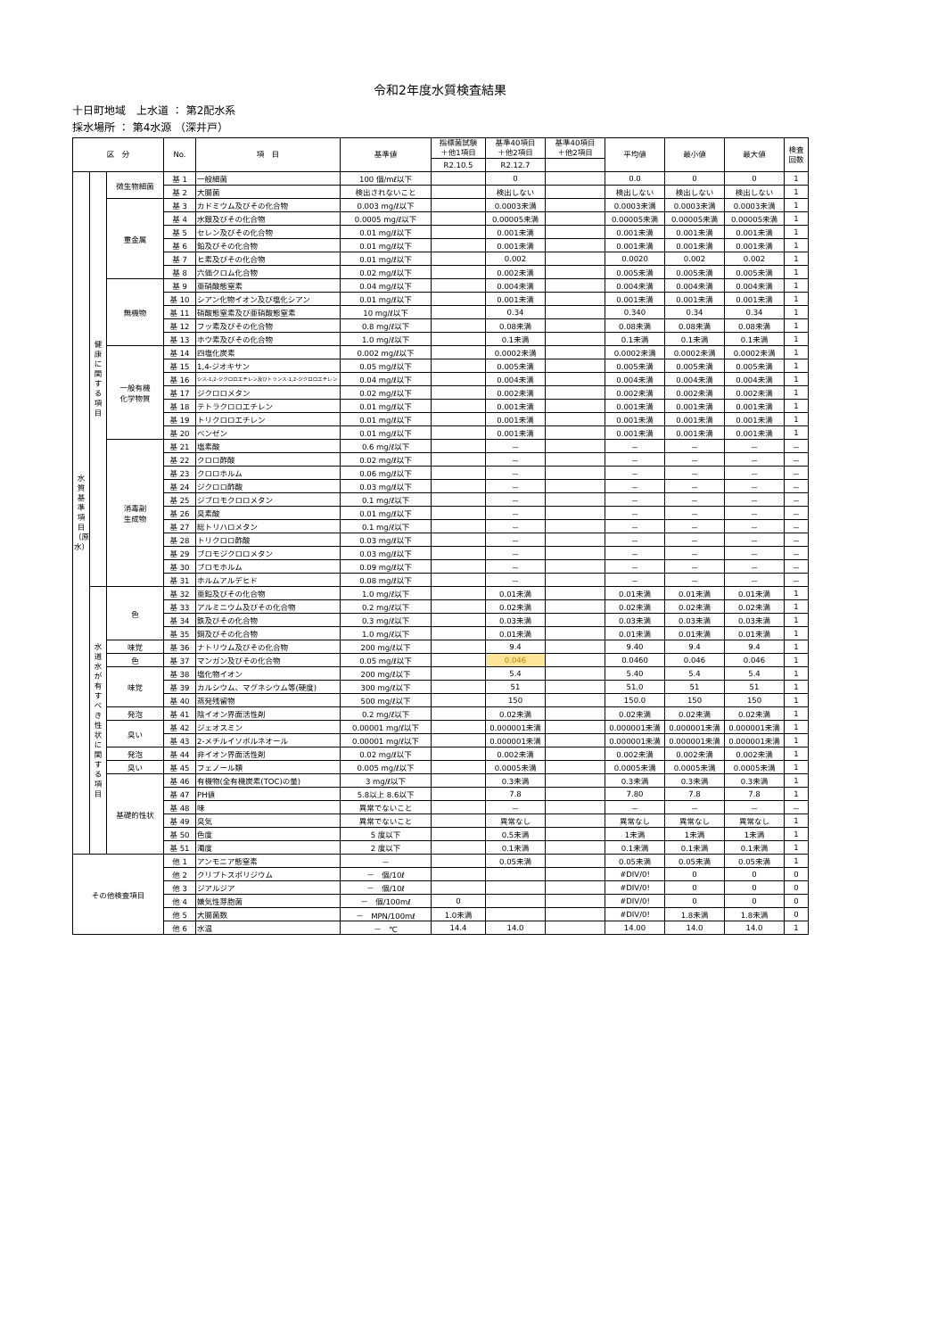令和2年度水質検査結果
十日町地域　上水道 ： 第2配水系
採水場所 ： 第4水源 （深井戸）
| 区 分 | | | No. | 項 目 | 基準値 | 指標菌試験 ＋他1項目 | 基準40項目 ＋他2項目 | 基準40項目 ＋他2項目 | 平均値 | 最小値 | 最大値 | 検査 回数 |
| --- | --- | --- | --- | --- | --- | --- | --- | --- | --- | --- | --- | --- |
| | | | | | | R2.10.5 | R2.12.7 | | | | | |
| 水質基準項目（原水） | 健康に関する項目 | 微生物細菌 | 基 1 | 一般細菌 | 100 個/mℓ以下 | | 0 | | 0.0 | 0 | 0 | 1 |
| | | | 基 2 | 大腸菌 | 検出されないこと | | 検出しない | | 検出しない | 検出しない | 検出しない | 1 |
| | | 重金属 | 基 3 | カドミウム及びその化合物 | 0.003 mg/ℓ以下 | | 0.0003未満 | | 0.0003未満 | 0.0003未満 | 0.0003未満 | 1 |
| | | | 基 4 | 水銀及びその化合物 | 0.0005 mg/ℓ以下 | | 0.00005未満 | | 0.00005未満 | 0.00005未満 | 0.00005未満 | 1 |
| | | | 基 5 | セレン及びその化合物 | 0.01 mg/ℓ以下 | | 0.001未満 | | 0.001未満 | 0.001未満 | 0.001未満 | 1 |
| | | | 基 6 | 鉛及びその化合物 | 0.01 mg/ℓ以下 | | 0.001未満 | | 0.001未満 | 0.001未満 | 0.001未満 | 1 |
| | | | 基 7 | ヒ素及びその化合物 | 0.01 mg/ℓ以下 | | 0.002 | | 0.0020 | 0.002 | 0.002 | 1 |
| | | | 基 8 | 六価クロム化合物 | 0.02 mg/ℓ以下 | | 0.002未満 | | 0.005未満 | 0.005未満 | 0.005未満 | 1 |
| | | 無機物 | 基 9 | 亜硝酸態窒素 | 0.04 mg/ℓ以下 | | 0.004未満 | | 0.004未満 | 0.004未満 | 0.004未満 | 1 |
| | | | 基 10 | シアン化物イオン及び塩化シアン | 0.01 mg/ℓ以下 | | 0.001未満 | | 0.001未満 | 0.001未満 | 0.001未満 | 1 |
| | | | 基 11 | 硝酸態窒素及び亜硝酸態窒素 | 10 mg/ℓ以下 | | 0.34 | | 0.340 | 0.34 | 0.34 | 1 |
| | | | 基 12 | フッ素及びその化合物 | 0.8 mg/ℓ以下 | | 0.08未満 | | 0.08未満 | 0.08未満 | 0.08未満 | 1 |
| | | | 基 13 | ホウ素及びその化合物 | 1.0 mg/ℓ以下 | | 0.1未満 | | 0.1未満 | 0.1未満 | 0.1未満 | 1 |
| | | 一般有機 化学物質 | 基 14 | 四塩化炭素 | 0.002 mg/ℓ以下 | | 0.0002未満 | | 0.0002未満 | 0.0002未満 | 0.0002未満 | 1 |
| | | | 基 15 | 1,4-ジオキサン | 0.05 mg/ℓ以下 | | 0.005未満 | | 0.005未満 | 0.005未満 | 0.005未満 | 1 |
| | | | 基 16 | シス-1,2-ジクロロエチレン及びトランス-1,2-ジクロロエチレン | 0.04 mg/ℓ以下 | | 0.004未満 | | 0.004未満 | 0.004未満 | 0.004未満 | 1 |
| | | | 基 17 | ジクロロメタン | 0.02 mg/ℓ以下 | | 0.002未満 | | 0.002未満 | 0.002未満 | 0.002未満 | 1 |
| | | | 基 18 | テトラクロロエチレン | 0.01 mg/ℓ以下 | | 0.001未満 | | 0.001未満 | 0.001未満 | 0.001未満 | 1 |
| | | | 基 19 | トリクロロエチレン | 0.01 mg/ℓ以下 | | 0.001未満 | | 0.001未満 | 0.001未満 | 0.001未満 | 1 |
| | | | 基 20 | ベンゼン | 0.01 mg/ℓ以下 | | 0.001未満 | | 0.001未満 | 0.001未満 | 0.001未満 | 1 |
| | | 消毒副 生成物 | 基 21 | 塩素酸 | 0.6 mg/ℓ以下 | | － | | － | － | － | － |
| | | | 基 22 | クロロ酢酸 | 0.02 mg/ℓ以下 | | － | | － | － | － | － |
| | | | 基 23 | クロロホルム | 0.06 mg/ℓ以下 | | － | | － | － | － | － |
| | | | 基 24 | ジクロロ酢酸 | 0.03 mg/ℓ以下 | | － | | － | － | － | － |
| | | | 基 25 | ジブロモクロロメタン | 0.1 mg/ℓ以下 | | － | | － | － | － | － |
| | | | 基 26 | 臭素酸 | 0.01 mg/ℓ以下 | | － | | － | － | － | － |
| | | | 基 27 | 総トリハロメタン | 0.1 mg/ℓ以下 | | － | | － | － | － | － |
| | | | 基 28 | トリクロロ酢酸 | 0.03 mg/ℓ以下 | | － | | － | － | － | － |
| | | | 基 29 | ブロモジクロロメタン | 0.03 mg/ℓ以下 | | － | | － | － | － | － |
| | | | 基 30 | ブロモホルム | 0.09 mg/ℓ以下 | | － | | － | － | － | － |
| | | | 基 31 | ホルムアルデヒド | 0.08 mg/ℓ以下 | | － | | － | － | － | － |
| | 水道水が有すべき性状に関する項目 | 色 | 基 32 | 亜鉛及びその化合物 | 1.0 mg/ℓ以下 | | 0.01未満 | | 0.01未満 | 0.01未満 | 0.01未満 | 1 |
| | | | 基 33 | アルミニウム及びその化合物 | 0.2 mg/ℓ以下 | | 0.02未満 | | 0.02未満 | 0.02未満 | 0.02未満 | 1 |
| | | | 基 34 | 鉄及びその化合物 | 0.3 mg/ℓ以下 | | 0.03未満 | | 0.03未満 | 0.03未満 | 0.03未満 | 1 |
| | | | 基 35 | 銅及びその化合物 | 1.0 mg/ℓ以下 | | 0.01未満 | | 0.01未満 | 0.01未満 | 0.01未満 | 1 |
| | | 味覚 | 基 36 | ナトリウム及びその化合物 | 200 mg/ℓ以下 | | 9.4 | | 9.40 | 9.4 | 9.4 | 1 |
| | | 色 | 基 37 | マンガン及びその化合物 | 0.05 mg/ℓ以下 | | 0.046 | | 0.0460 | 0.046 | 0.046 | 1 |
| | | 味覚 | 基 38 | 塩化物イオン | 200 mg/ℓ以下 | | 5.4 | | 5.40 | 5.4 | 5.4 | 1 |
| | | | 基 39 | カルシウム、マグネシウム等(硬度) | 300 mg/ℓ以下 | | 51 | | 51.0 | 51 | 51 | 1 |
| | | | 基 40 | 蒸発残留物 | 500 mg/ℓ以下 | | 150 | | 150.0 | 150 | 150 | 1 |
| | | 発泡 | 基 41 | 陰イオン界面活性剤 | 0.2 mg/ℓ以下 | | 0.02未満 | | 0.02未満 | 0.02未満 | 0.02未満 | 1 |
| | | 臭い | 基 42 | ジェオスミン | 0.00001 mg/ℓ以下 | | 0.000001未満 | | 0.000001未満 | 0.000001未満 | 0.000001未満 | 1 |
| | | | 基 43 | 2-メチルイソボルネオール | 0.00001 mg/ℓ以下 | | 0.000001未満 | | 0.000001未満 | 0.000001未満 | 0.000001未満 | 1 |
| | | 発泡 | 基 44 | 非イオン界面活性剤 | 0.02 mg/ℓ以下 | | 0.002未満 | | 0.002未満 | 0.002未満 | 0.002未満 | 1 |
| | | 臭い | 基 45 | フェノール類 | 0.005 mg/ℓ以下 | | 0.0005未満 | | 0.0005未満 | 0.0005未満 | 0.0005未満 | 1 |
| | | 基礎的性状 | 基 46 | 有機物(全有機炭素(TOC)の量) | 3 mg/ℓ以下 | | 0.3未満 | | 0.3未満 | 0.3未満 | 0.3未満 | 1 |
| | | | 基 47 | PH値 | 5.8以上 8.6以下 | | 7.8 | | 7.80 | 7.8 | 7.8 | 1 |
| | | | 基 48 | 味 | 異常でないこと | | － | | － | － | － | － |
| | | | 基 49 | 臭気 | 異常でないこと | | 異常なし | | 異常なし | 異常なし | 異常なし | 1 |
| | | | 基 50 | 色度 | 5 度以下 | | 0.5未満 | | 1未満 | 1未満 | 1未満 | 1 |
| | | | 基 51 | 濁度 | 2 度以下 | | 0.1未満 | | 0.1未満 | 0.1未満 | 0.1未満 | 1 |
| その他検査項目 | | | 他 1 | アンモニア態窒素 | － | | 0.05未満 | | 0.05未満 | 0.05未満 | 0.05未満 | 1 |
| | | | 他 2 | クリプトスポリジウム | － 個/10ℓ | | | | #DIV/0! | 0 | 0 | 0 |
| | | | 他 3 | ジアルジア | － 個/10ℓ | | | | #DIV/0! | 0 | 0 | 0 |
| | | | 他 4 | 嫌気性芽胞菌 | － 個/100mℓ | 0 | | | #DIV/0! | 0 | 0 | 0 |
| | | | 他 5 | 大腸菌数 | － MPN/100mℓ | 1.0未満 | | | #DIV/0! | 1.8未満 | 1.8未満 | 0 |
| | | | 他 6 | 水温 | － ℃ | 14.4 | 14.0 | | 14.00 | 14.0 | 14.0 | 1 |